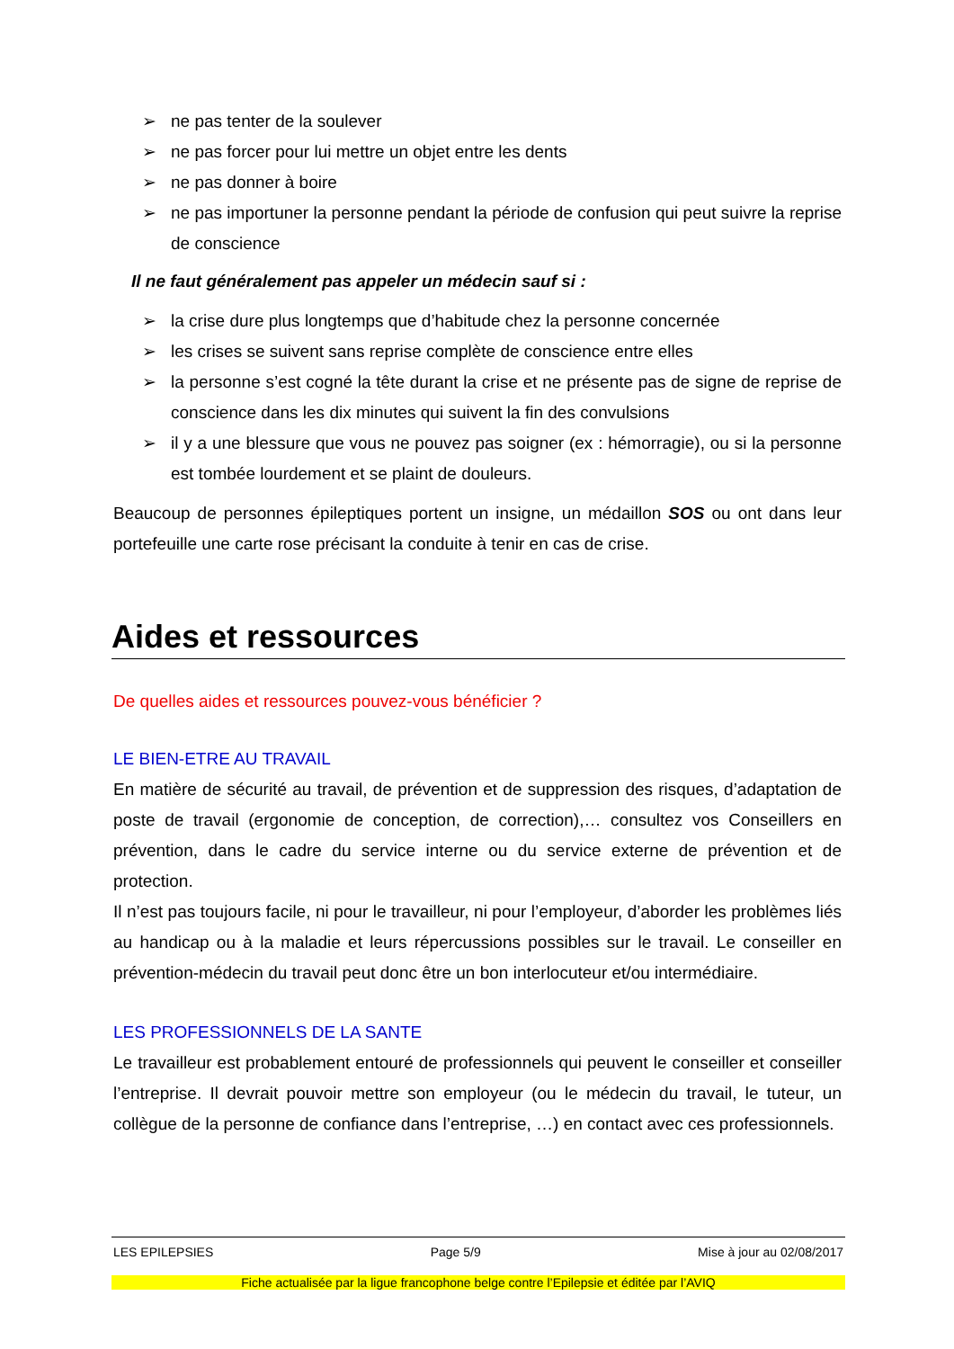➢ ne pas tenter de la soulever
➢ ne pas forcer pour lui mettre un objet entre les dents
➢ ne pas donner à boire
➢ ne pas importuner la personne pendant la période de confusion qui peut suivre la reprise de conscience
Il ne faut généralement pas appeler un médecin sauf si :
➢ la crise dure plus longtemps que d’habitude chez la personne concernée
➢ les crises se suivent sans reprise complète de conscience entre elles
➢ la personne s’est cogné la tête durant la crise et ne présente pas de signe de reprise de conscience dans les dix minutes qui suivent la fin des convulsions
➢ il y a une blessure que vous ne pouvez pas soigner (ex : hémorragie), ou si la personne est tombée lourdement et se plaint de douleurs.
Beaucoup de personnes épileptiques portent un insigne, un médaillon SOS ou ont dans leur portefeuille une carte rose précisant la conduite à tenir en cas de crise.
Aides et ressources
De quelles aides et ressources pouvez-vous bénéficier ?
LE BIEN-ETRE AU TRAVAIL
En matière de sécurité au travail, de prévention et de suppression des risques, d’adaptation de poste de travail (ergonomie de conception, de correction),… consultez vos Conseillers en prévention, dans le cadre du service interne ou du service externe de prévention et de protection.
Il n’est pas toujours facile, ni pour le travailleur, ni pour l’employeur, d’aborder les problèmes liés au handicap ou à la maladie et leurs répercussions possibles sur le travail. Le conseiller en prévention-médecin du travail peut donc être un bon interlocuteur et/ou intermédiaire.
LES PROFESSIONNELS DE LA SANTE
Le travailleur est probablement entouré de professionnels qui peuvent le conseiller et conseiller l’entreprise. Il devrait pouvoir mettre son employeur (ou le médecin du travail, le tuteur, un collègue de la personne de confiance dans l’entreprise, …) en contact avec ces professionnels.
LES EPILEPSIES Page 5/9 Mise à jour au 02/08/2017
Fiche actualisée par la ligue francophone belge contre l’Epilepsie et éditée par l’AVIQ